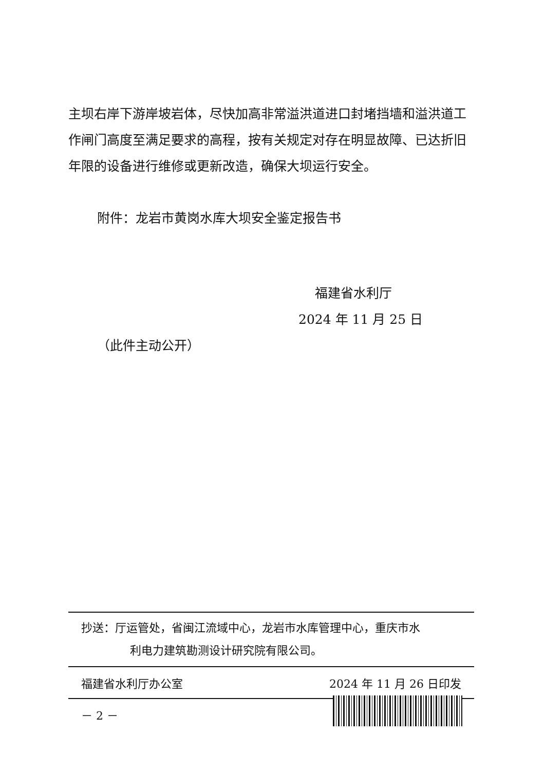主坝右岸下游岸坡岩体，尽快加高非常溢洪道进口封堵挡墙和溢洪道工作闸门高度至满足要求的高程，按有关规定对存在明显故障、已达折旧年限的设备进行维修或更新改造，确保大坝运行安全。
附件：龙岩市黄岗水库大坝安全鉴定报告书
福建省水利厅
2024 年 11 月 25 日
（此件主动公开）
抄送：厅运管处，省闽江流域中心，龙岩市水库管理中心，重庆市水
利电力建筑勘测设计研究院有限公司。
福建省水利厅办公室 2024 年 11 月 26 日印发
－ 2 －